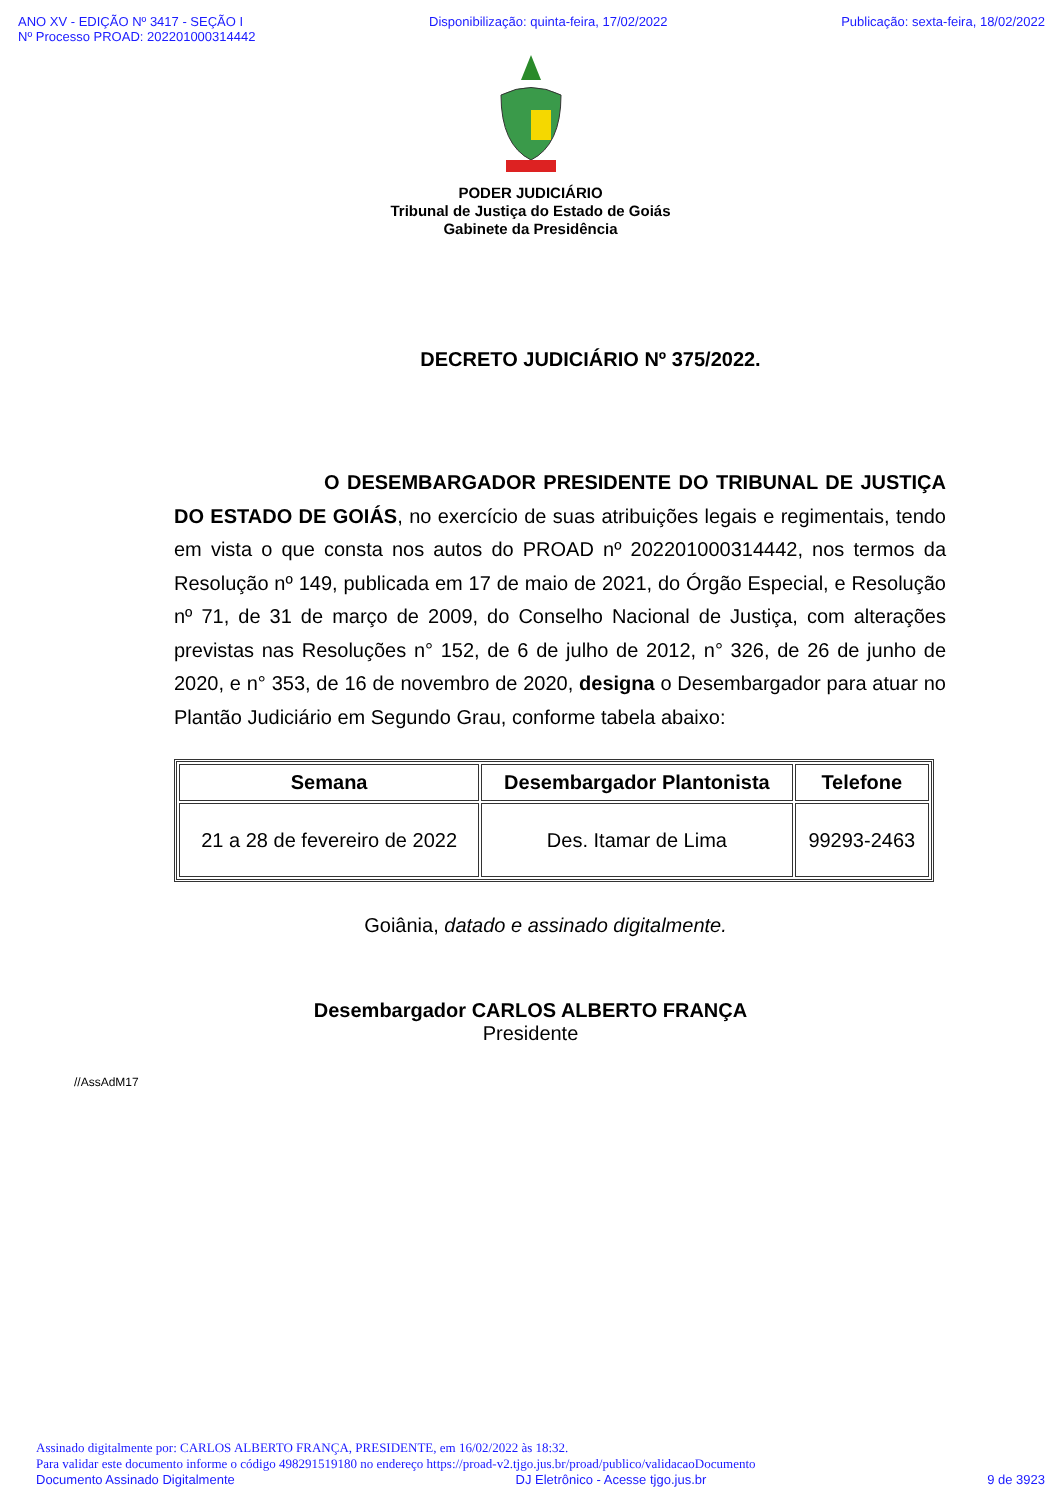ANO XV - EDIÇÃO Nº 3417 - SEÇÃO I
Nº Processo PROAD: 202201000314442
Disponibilização: quinta-feira, 17/02/2022
Publicação: sexta-feira, 18/02/2022
PODER JUDICIÁRIO
Tribunal de Justiça do Estado de Goiás
Gabinete da Presidência
DECRETO JUDICIÁRIO Nº 375/2022.
O DESEMBARGADOR PRESIDENTE DO TRIBUNAL DE JUSTIÇA DO ESTADO DE GOIÁS, no exercício de suas atribuições legais e regimentais, tendo em vista o que consta nos autos do PROAD nº 202201000314442, nos termos da Resolução nº 149, publicada em 17 de maio de 2021, do Órgão Especial, e Resolução nº 71, de 31 de março de 2009, do Conselho Nacional de Justiça, com alterações previstas nas Resoluções n° 152, de 6 de julho de 2012, n° 326, de 26 de junho de 2020, e n° 353, de 16 de novembro de 2020, designa o Desembargador para atuar no Plantão Judiciário em Segundo Grau, conforme tabela abaixo:
| Semana | Desembargador Plantonista | Telefone |
| --- | --- | --- |
| 21 a 28 de fevereiro de 2022 | Des. Itamar de Lima | 99293-2463 |
Goiânia, datado e assinado digitalmente.
Desembargador CARLOS ALBERTO FRANÇA
Presidente
//AssAdM17
Assinado digitalmente por: CARLOS ALBERTO FRANÇA, PRESIDENTE, em 16/02/2022 às 18:32.
Para validar este documento informe o código 498291519180 no endereço https://proad-v2.tjgo.jus.br/proad/publico/validacaoDocumento
Documento Assinado Digitalmente DJ Eletrônico - Acesse tjgo.jus.br 9 de 3923